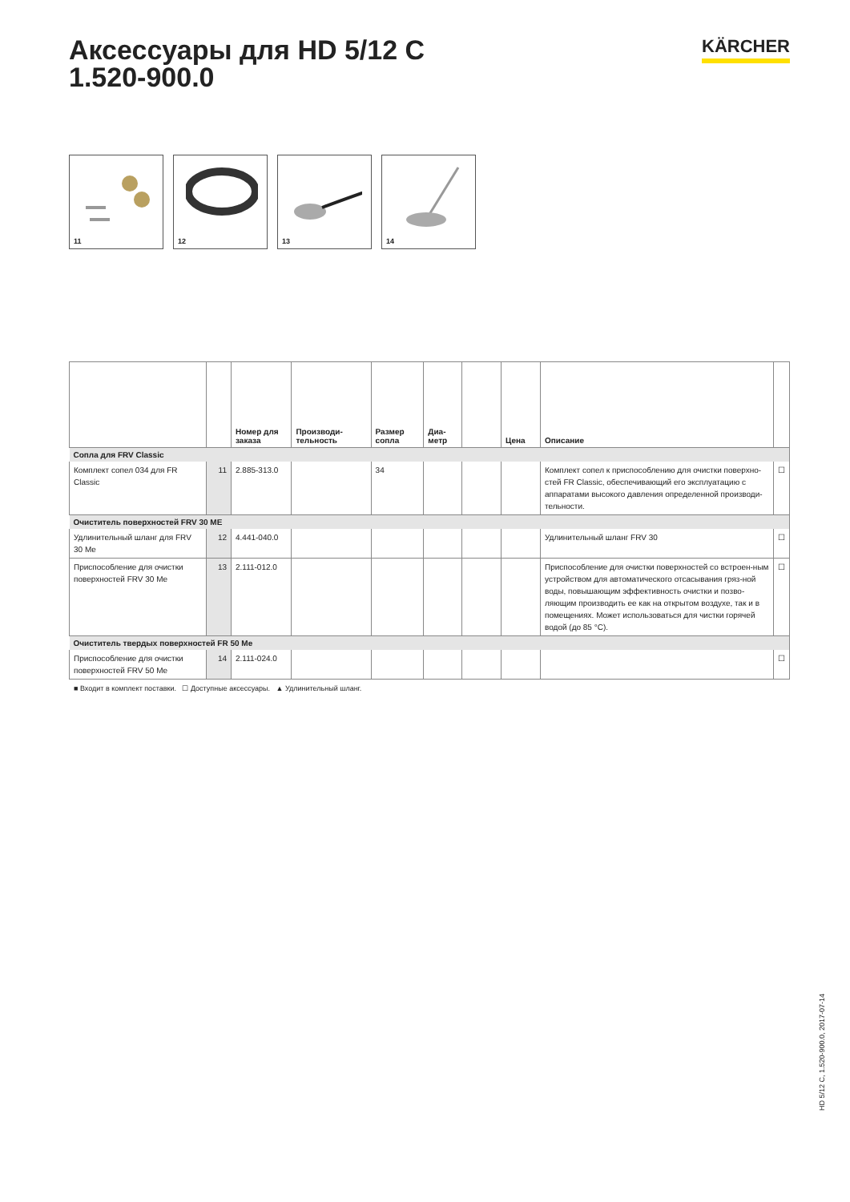Аксессуары для HD 5/12 C
1.520-900.0
KÄRCHER
11 12 13 14
| | | Номер для заказа | Производи-тельность | Размер сопла | Диа-метр | | Цена | Описание | |
| --- | --- | --- | --- | --- | --- | --- | --- | --- | --- |
| Сопла для FRV Classic | | | | | | | | | |
| Комплект сопел 034 для FR Classic | 11 | 2.885-313.0 | | 34 | | | | Комплект сопел к приспособлению для очистки поверхно-стей FR Classic, обеспечивающий его эксплуатацию с аппаратами высокого давления определенной производи-тельности. | ☐ |
| Очиститель поверхностей FRV 30 ME | | | | | | | | | |
| Удлинительный шланг для FRV 30 Me | 12 | 4.441-040.0 | | | | | | Удлинительный шланг FRV 30 | ☐ |
| Приспособление для очистки поверхностей FRV 30 Me | 13 | 2.111-012.0 | | | | | | Приспособление для очистки поверхностей со встроен-ным устройством для автоматического отсасывания гряз-ной воды, повышающим эффективность очистки и позво-ляющим производить ее как на открытом воздухе, так и в помещениях. Может использоваться для чистки горячей водой (до 85 °C). | ☐ |
| Очиститель твердых поверхностей FR 50 Me | | | | | | | | | |
| Приспособление для очистки поверхностей FRV 50 Me | 14 | 2.111-024.0 | | | | | | | ☐ |
■ Входит в комплект поставки. ☐ Доступные аксессуары. ▲ Удлинительный шланг.
HD 5/12 C, 1.520-900.0, 2017-07-14